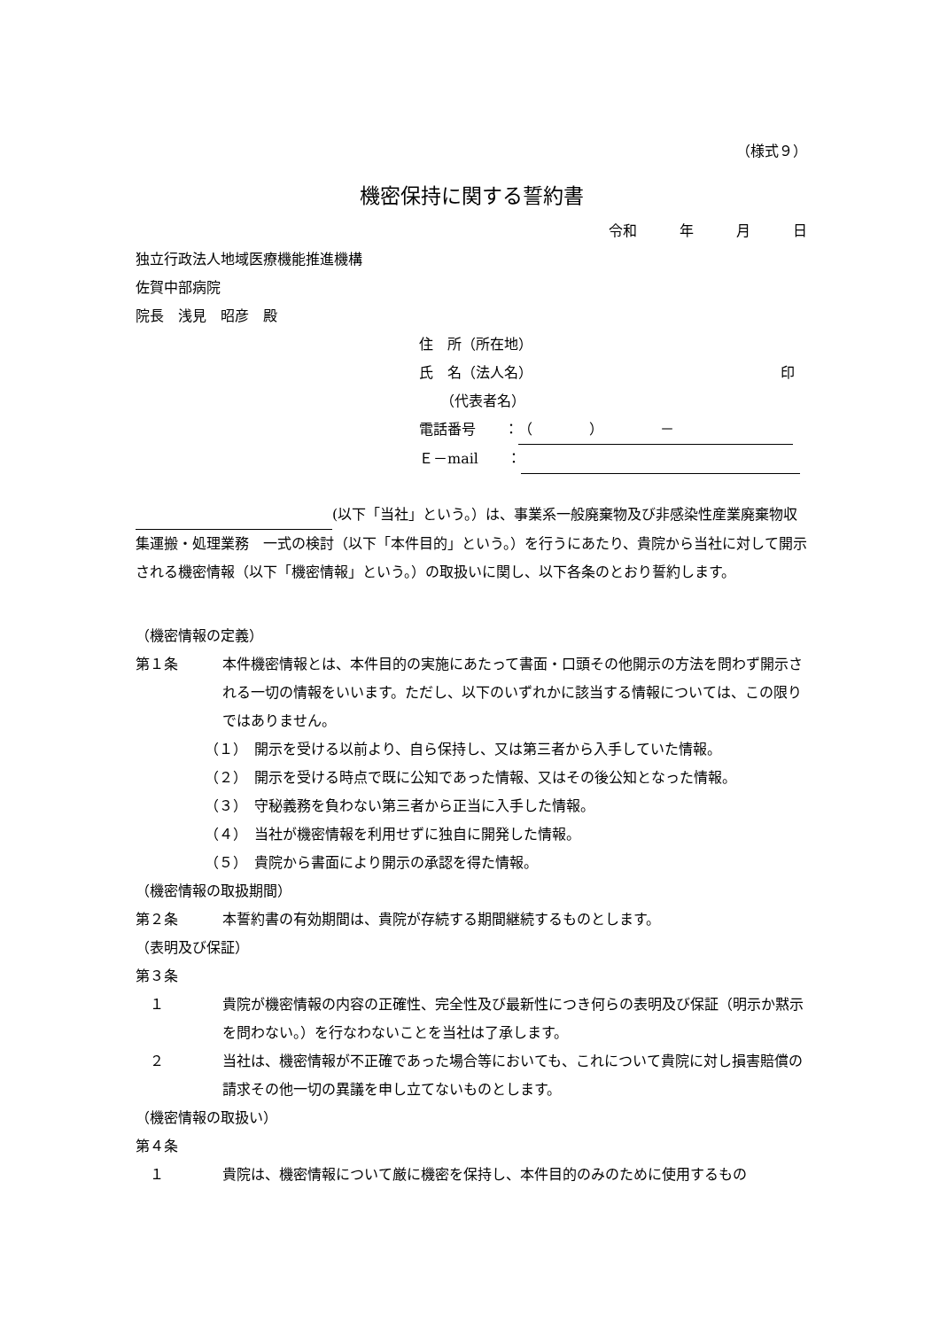（様式９）
機密保持に関する誓約書
令和　　　年　　　月　　　日
独立行政法人地域医療機能推進機構
佐賀中部病院
院長　浅見　昭彦　殿
住　所（所在地）
氏　名（法人名） 印
　　（代表者名）
電話番号　　： （　　　　）　　　　－
Ｅ－mail　　：
(以下「当社」という。）は、事業系一般廃棄物及び非感染性産業廃棄物収集運搬・処理業務　一式の検討（以下「本件目的」という。）を行うにあたり、貴院から当社に対して開示される機密情報（以下「機密情報」という。）の取扱いに関し、以下各条のとおり誓約します。
（機密情報の定義）
第１条 本件機密情報とは、本件目的の実施にあたって書面・口頭その他開示の方法を問わず開示される一切の情報をいいます。ただし、以下のいずれかに該当する情報については、この限りではありません。
（１）　開示を受ける以前より、自ら保持し、又は第三者から入手していた情報。
（２）　開示を受ける時点で既に公知であった情報、又はその後公知となった情報。
（３）　守秘義務を負わない第三者から正当に入手した情報。
（４）　当社が機密情報を利用せずに独自に開発した情報。
（５）　貴院から書面により開示の承認を得た情報。
（機密情報の取扱期間）
第２条 本誓約書の有効期間は、貴院が存続する期間継続するものとします。
（表明及び保証）
第３条
　１ 貴院が機密情報の内容の正確性、完全性及び最新性につき何らの表明及び保証（明示か黙示を問わない。）を行なわないことを当社は了承します。
　２ 当社は、機密情報が不正確であった場合等においても、これについて貴院に対し損害賠償の請求その他一切の異議を申し立てないものとします。
（機密情報の取扱い）
第４条
　１ 貴院は、機密情報について厳に機密を保持し、本件目的のみのために使用するもの